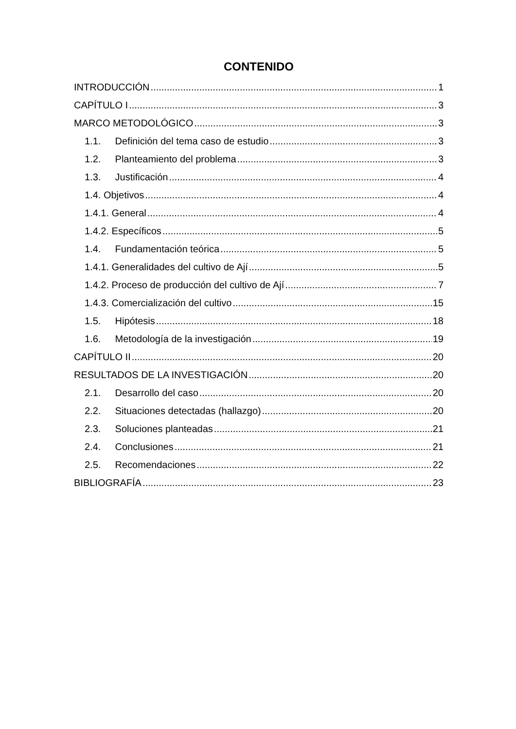CONTENIDO
INTRODUCCIÓN 1
CAPÍTULO I 3
MARCO METODOLÓGICO 3
1.1. Definición del tema caso de estudio 3
1.2. Planteamiento del problema 3
1.3. Justificación 4
1.4. Objetivos 4
1.4.1. General 4
1.4.2. Específicos 5
1.4. Fundamentación teórica 5
1.4.1. Generalidades del cultivo de Ají 5
1.4.2. Proceso de producción del cultivo de Ají 7
1.4.3. Comercialización del cultivo 15
1.5. Hipótesis 18
1.6. Metodología de la investigación 19
CAPÍTULO II 20
RESULTADOS DE LA INVESTIGACIÓN 20
2.1. Desarrollo del caso 20
2.2. Situaciones detectadas (hallazgo) 20
2.3. Soluciones planteadas 21
2.4. Conclusiones 21
2.5. Recomendaciones 22
BIBLIOGRAFÍA 23